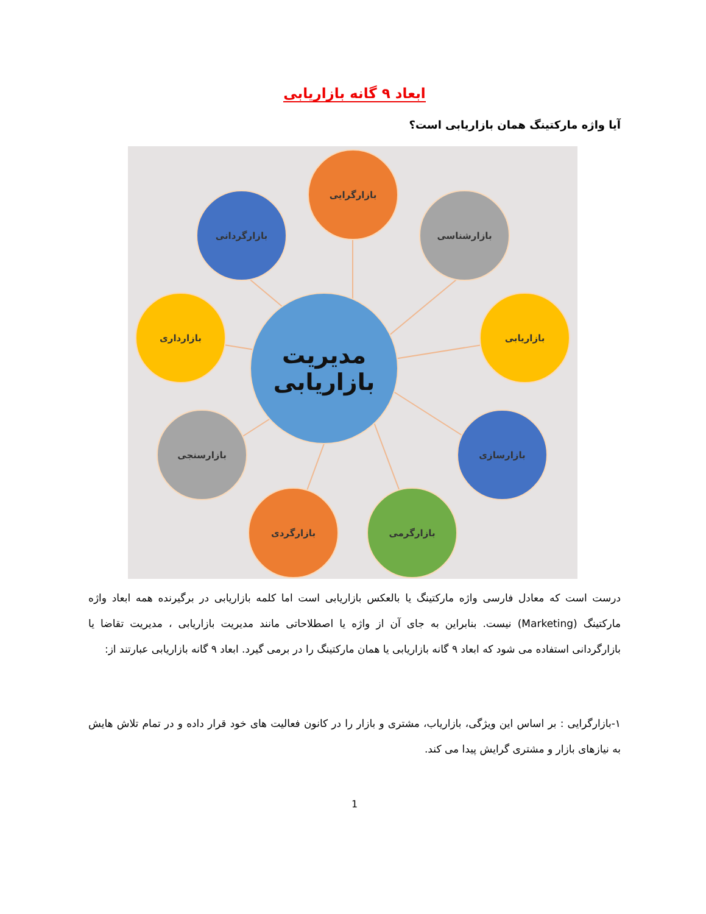ابعاد ۹ گانه بازاریابی
آیا واژه مارکتینگ همان بازاریابی است؟
مدیریت
بازاریابی
بازارگرایی
بازارگردانی بازارشناسی
بازارداری بازاریابی
بازارسنجی بازارسازی
بازارگردی بازارگرمی
درست است که معادل فارسی واژه مارکتینگ یا بالعکس بازاریابی است اما کلمه بازاریابی در برگیرنده همه ابعاد واژه مارکتینگ (Marketing) نیست. بنابراین به جای آن از واژه یا اصطلاحاتی مانند مدیریت بازاریابی ، مدیریت تقاضا یا بازارگردانی استفاده می شود که ابعاد ۹ گانه بازاریابی یا همان مارکتینگ را در برمی گیرد. ابعاد ۹ گانه بازاریابی عبارتند از:
۱-بازارگرایی : بر اساس این ویژگی، بازاریاب، مشتری و بازار را در کانون فعالیت های خود قرار داده و در تمام تلاش هایش به نیازهای بازار و مشتری گرایش پیدا می کند.
1